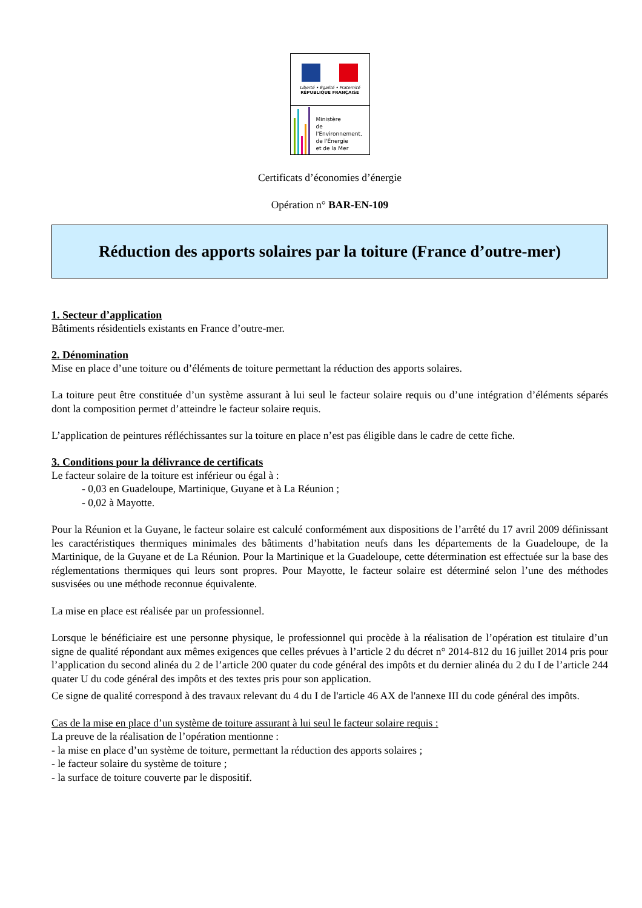Liberté • Égalité • Fraternité
RÉPUBLIQUE FRANÇAISE
Ministère
de l'Environnement,
de l'Énergie
et de la Mer
Certificats d’économies d’énergie
Opération n° BAR-EN-109
Réduction des apports solaires par la toiture (France d’outre-mer)
1. Secteur d’application
Bâtiments résidentiels existants en France d’outre-mer.
2. Dénomination
Mise en place d’une toiture ou d’éléments de toiture permettant la réduction des apports solaires.
La toiture peut être constituée d’un système assurant à lui seul le facteur solaire requis ou d’une intégration d’éléments séparés dont la composition permet d’atteindre le facteur solaire requis.
L’application de peintures réfléchissantes sur la toiture en place n’est pas éligible dans le cadre de cette fiche.
3. Conditions pour la délivrance de certificats
Le facteur solaire de la toiture est inférieur ou égal à :
- 0,03 en Guadeloupe, Martinique, Guyane et à La Réunion ;
- 0,02 à Mayotte.
Pour la Réunion et la Guyane, le facteur solaire est calculé conformément aux dispositions de l’arrêté du 17 avril 2009 définissant les caractéristiques thermiques minimales des bâtiments d’habitation neufs dans les départements de la Guadeloupe, de la Martinique, de la Guyane et de La Réunion. Pour la Martinique et la Guadeloupe, cette détermination est effectuée sur la base des réglementations thermiques qui leurs sont propres. Pour Mayotte, le facteur solaire est déterminé selon l’une des méthodes susvisées ou une méthode reconnue équivalente.
La mise en place est réalisée par un professionnel.
Lorsque le bénéficiaire est une personne physique, le professionnel qui procède à la réalisation de l’opération est titulaire d’un signe de qualité répondant aux mêmes exigences que celles prévues à l’article 2 du décret n° 2014-812 du 16 juillet 2014 pris pour l’application du second alinéa du 2 de l’article 200 quater du code général des impôts et du dernier alinéa du 2 du I de l’article 244 quater U du code général des impôts et des textes pris pour son application.
Ce signe de qualité correspond à des travaux relevant du 4 du I de l'article 46 AX de l'annexe III du code général des impôts.
Cas de la mise en place d’un système de toiture assurant à lui seul le facteur solaire requis :
La preuve de la réalisation de l’opération mentionne :
- la mise en place d’un système de toiture, permettant la réduction des apports solaires ;
- le facteur solaire du système de toiture ;
- la surface de toiture couverte par le dispositif.